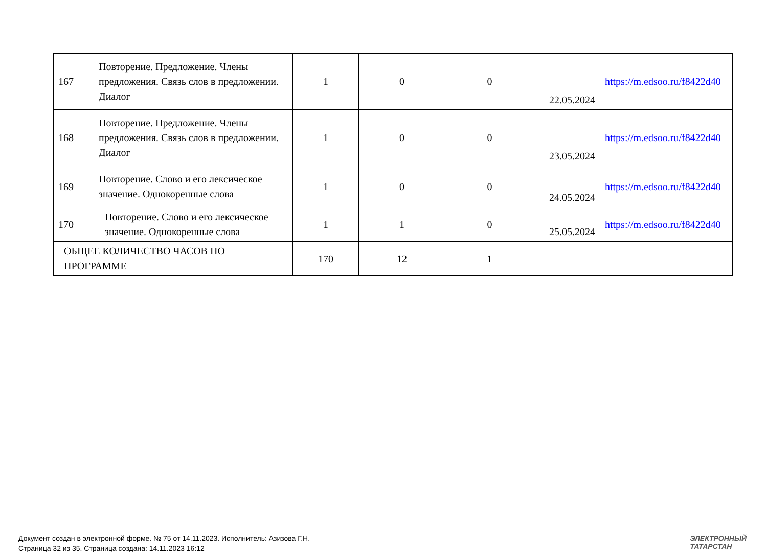| 167 | Повторение. Предложение. Члены предложения. Связь слов в предложении. Диалог | 1 | 0 | 0 | 22.05.2024 | https://m.edsoo.ru/f8422d40 |
| 168 | Повторение. Предложение. Члены предложения. Связь слов в предложении. Диалог | 1 | 0 | 0 | 23.05.2024 | https://m.edsoo.ru/f8422d40 |
| 169 | Повторение. Слово и его лексическое значение. Однокоренные слова | 1 | 0 | 0 | 24.05.2024 | https://m.edsoo.ru/f8422d40 |
| 170 | Повторение. Слово и его лексическое значение. Однокоренные слова | 1 | 1 | 0 | 25.05.2024 | https://m.edsoo.ru/f8422d40 |
| ОБЩЕЕ КОЛИЧЕСТВО ЧАСОВ ПО ПРОГРАММЕ | | 170 | 12 | 1 | | |
Документ создан в электронной форме. № 75 от 14.11.2023. Исполнитель: Азизова Г.Н.
Страница 32 из 35. Страница создана: 14.11.2023 16:12
ЭЛЕКТРОННЫЙ
ТАТАРСТАН